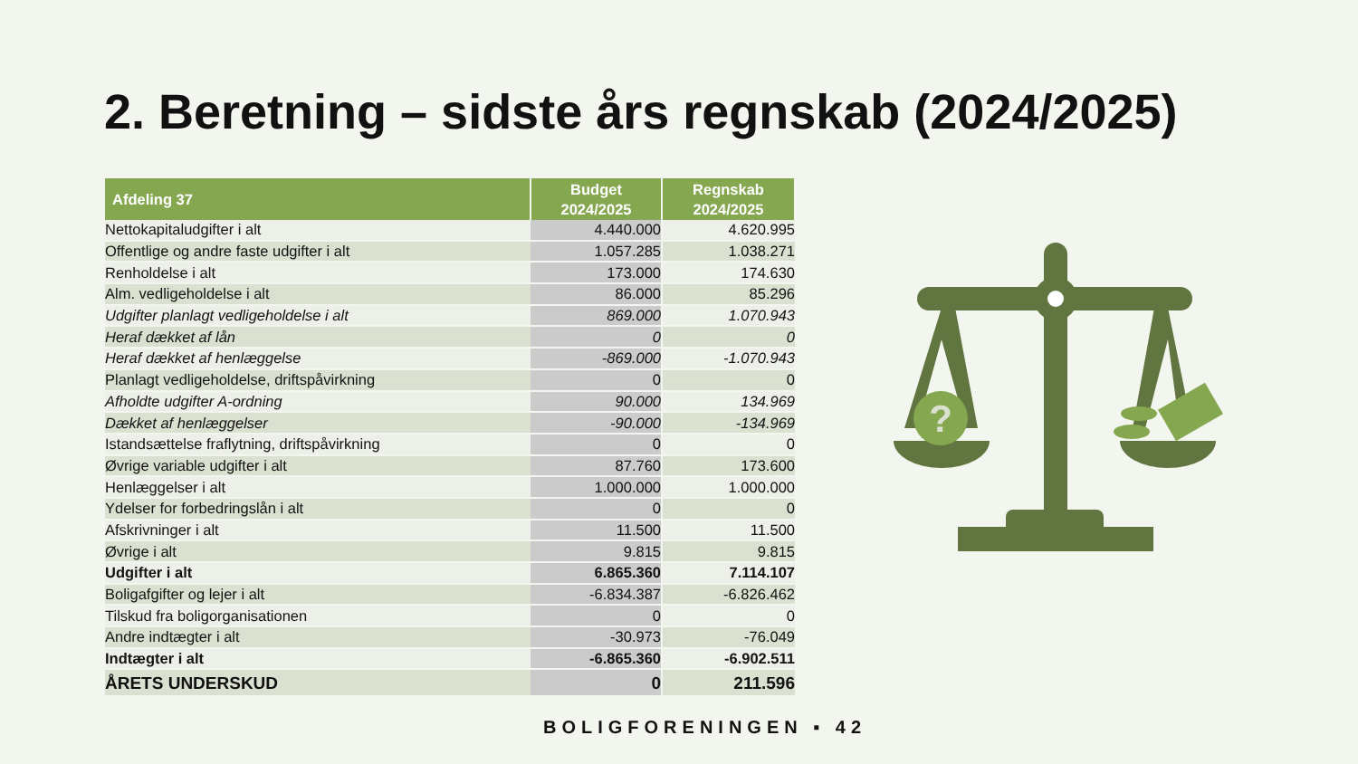2. Beretning – sidste års regnskab (2024/2025)
| Afdeling 37 | Budget 2024/2025 | Regnskab 2024/2025 |
| --- | --- | --- |
| Nettokapitaludgifter i alt | 4.440.000 | 4.620.995 |
| Offentlige og andre faste udgifter i alt | 1.057.285 | 1.038.271 |
| Renholdelse i alt | 173.000 | 174.630 |
| Alm. vedligeholdelse i alt | 86.000 | 85.296 |
| Udgifter planlagt vedligeholdelse i alt | 869.000 | 1.070.943 |
| Heraf dækket af lån | 0 | 0 |
| Heraf dækket af henlæggelse | -869.000 | -1.070.943 |
| Planlagt vedligeholdelse, driftspåvirkning | 0 | 0 |
| Afholdte udgifter A-ordning | 90.000 | 134.969 |
| Dækket af henlæggelser | -90.000 | -134.969 |
| Istandsættelse fraflytning, driftspåvirkning | 0 | 0 |
| Øvrige variable udgifter i alt | 87.760 | 173.600 |
| Henlæggelser i alt | 1.000.000 | 1.000.000 |
| Ydelser for forbedringslån i alt | 0 | 0 |
| Afskrivninger i alt | 11.500 | 11.500 |
| Øvrige i alt | 9.815 | 9.815 |
| Udgifter i alt | 6.865.360 | 7.114.107 |
| Boligafgifter og lejer i alt | -6.834.387 | -6.826.462 |
| Tilskud fra boligorganisationen | 0 | 0 |
| Andre indtægter i alt | -30.973 | -76.049 |
| Indtægter i alt | -6.865.360 | -6.902.511 |
| ÅRETS UNDERSKUD | 0 | 211.596 |
?
BOLIGFORENINGEN ▪ 42